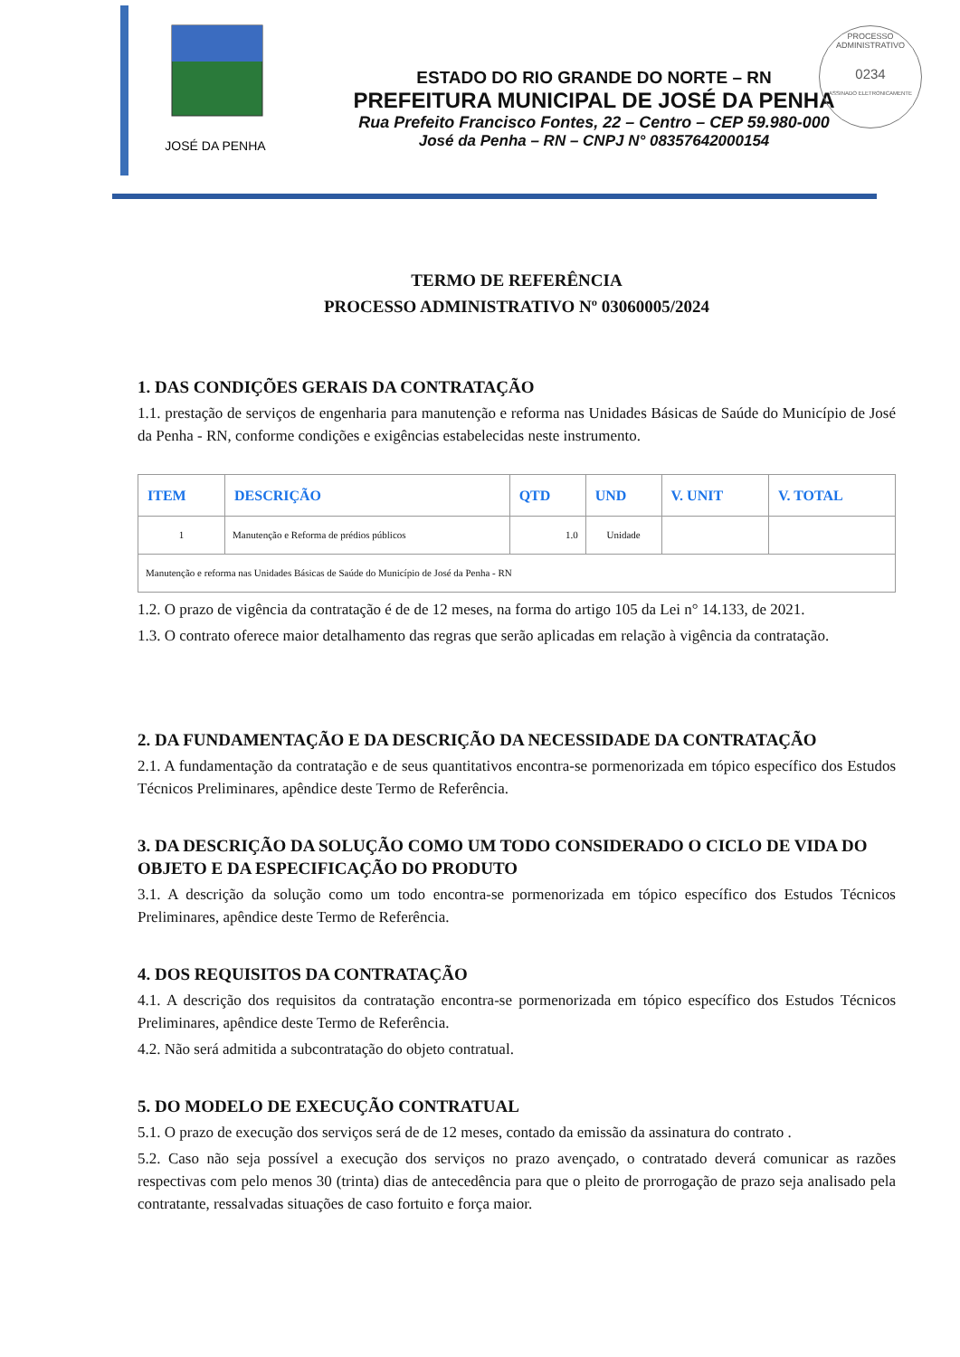PROCESSO ADMINISTRATIVO
0234
ASSINADO ELETRONICAMENTE
JOSÉ DA PENHA
ESTADO DO RIO GRANDE DO NORTE – RN
PREFEITURA MUNICIPAL DE JOSÉ DA PENHA
Rua Prefeito Francisco Fontes, 22 – Centro – CEP 59.980-000
José da Penha – RN – CNPJ N° 08357642000154
TERMO DE REFERÊNCIA
PROCESSO ADMINISTRATIVO Nº 03060005/2024
1. DAS CONDIÇÕES GERAIS DA CONTRATAÇÃO
1.1. prestação de serviços de engenharia para manutenção e reforma nas Unidades Básicas de Saúde do Município de José da Penha - RN, conforme condições e exigências estabelecidas neste instrumento.
| ITEM | DESCRIÇÃO | QTD | UND | V. UNIT | V. TOTAL |
| --- | --- | --- | --- | --- | --- |
| 1 | Manutenção e Reforma de prédios públicos | 1.0 | Unidade | | |
| Manutenção e reforma nas Unidades Básicas de Saúde do Município de José da Penha - RN | | | | | |
1.2. O prazo de vigência da contratação é de de 12 meses, na forma do artigo 105 da Lei n° 14.133, de 2021.
1.3. O contrato oferece maior detalhamento das regras que serão aplicadas em relação à vigência da contratação.
2. DA FUNDAMENTAÇÃO E DA DESCRIÇÃO DA NECESSIDADE DA CONTRATAÇÃO
2.1. A fundamentação da contratação e de seus quantitativos encontra-se pormenorizada em tópico específico dos Estudos Técnicos Preliminares, apêndice deste Termo de Referência.
3. DA DESCRIÇÃO DA SOLUÇÃO COMO UM TODO CONSIDERADO O CICLO DE VIDA DO OBJETO E DA ESPECIFICAÇÃO DO PRODUTO
3.1. A descrição da solução como um todo encontra-se pormenorizada em tópico específico dos Estudos Técnicos Preliminares, apêndice deste Termo de Referência.
4. DOS REQUISITOS DA CONTRATAÇÃO
4.1. A descrição dos requisitos da contratação encontra-se pormenorizada em tópico específico dos Estudos Técnicos Preliminares, apêndice deste Termo de Referência.
4.2. Não será admitida a subcontratação do objeto contratual.
5. DO MODELO DE EXECUÇÃO CONTRATUAL
5.1. O prazo de execução dos serviços será de de 12 meses, contado da emissão da assinatura do contrato .
5.2. Caso não seja possível a execução dos serviços no prazo avençado, o contratado deverá comunicar as razões respectivas com pelo menos 30 (trinta) dias de antecedência para que o pleito de prorrogação de prazo seja analisado pela contratante, ressalvadas situações de caso fortuito e força maior.